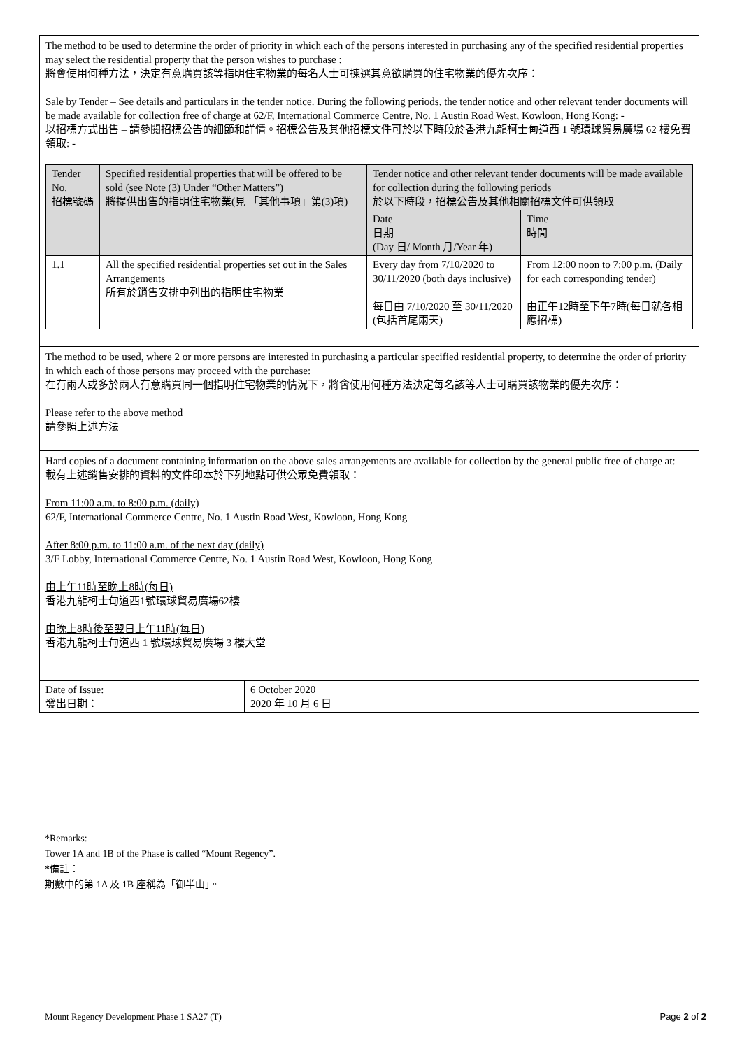The method to be used to determine the order of priority in which each of the persons interested in purchasing any of the specified residential properties may select the residential property that the person wishes to purchase :
將會使用何種方法，決定有意購買該等指明住宅物業的每名人士可揀選其意欲購買的住宅物業的優先次序：
Sale by Tender – See details and particulars in the tender notice. During the following periods, the tender notice and other relevant tender documents will be made available for collection free of charge at 62/F, International Commerce Centre, No. 1 Austin Road West, Kowloon, Hong Kong: -
以招標方式出售 – 請參閱招標公告的細節和詳情。招標公告及其他招標文件可於以下時段於香港九龍柯士甸道西 1 號環球貿易廣場 62 樓免費領取: -
| Tender No. 招標號碼 | Specified residential properties that will be offered to be sold (see Note (3) Under “Other Matters”) 將提供出售的指明住宅物業(見 「其他事項」第(3)項) | Tender notice and other relevant tender documents will be made available for collection during the following periods 於以下時段，招標公告及其他相關招標文件可供領取 | |
| --- | --- | --- | --- |
| | | Date 日期 (Day 日/ Month 月/Year 年) | Time 時間 |
| 1.1 | All the specified residential properties set out in the Sales Arrangements 所有於銷售安排中列出的指明住宅物業 | Every day from 7/10/2020 to 30/11/2020 (both days inclusive) 每日由 7/10/2020 至 30/11/2020 (包括首尾兩天) | From 12:00 noon to 7:00 p.m. (Daily for each corresponding tender) 由正午12時至下午7時(每日就各相應招標) |
The method to be used, where 2 or more persons are interested in purchasing a particular specified residential property, to determine the order of priority in which each of those persons may proceed with the purchase:
在有兩人或多於兩人有意購買同一個指明住宅物業的情況下，將會使用何種方法決定每名該等人士可購買該物業的優先次序：
Please refer to the above method
請參照上述方法
Hard copies of a document containing information on the above sales arrangements are available for collection by the general public free of charge at:
載有上述銷售安排的資料的文件印本於下列地點可供公眾免費領取：
From 11:00 a.m. to 8:00 p.m. (daily)
62/F, International Commerce Centre, No. 1 Austin Road West, Kowloon, Hong Kong
After 8:00 p.m. to 11:00 a.m. of the next day (daily)
3/F Lobby, International Commerce Centre, No. 1 Austin Road West, Kowloon, Hong Kong
由上午11時至晚上8時(每日)
香港九龍柯士甸道西1號環球貿易廣場62樓
由晚上8時後至翌日上午11時(每日)
香港九龍柯士甸道西 1 號環球貿易廣場 3 樓大堂
| Date of Issue: 發出日期： | 6 October 2020 2020 年 10 月 6 日 |
*Remarks:
Tower 1A and 1B of the Phase is called “Mount Regency”.
*備註：
期數中的第 1A 及 1B 座稱為「御半山」。
Mount Regency Development Phase 1 SA27 (T) Page 2 of 2